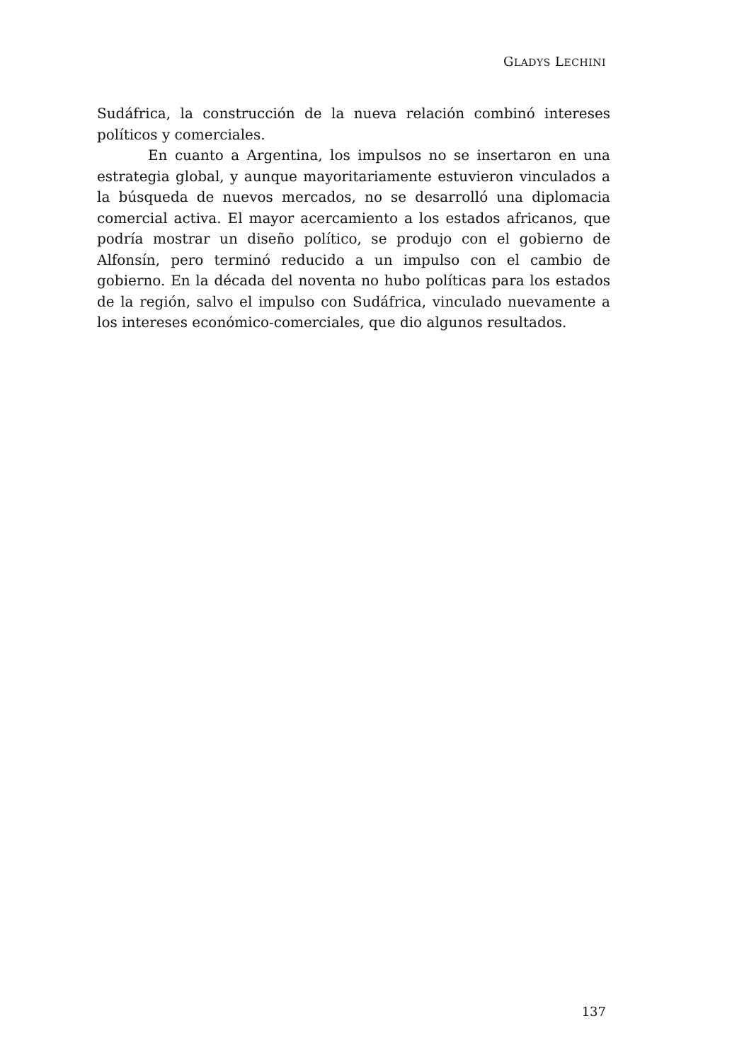GLADYS LECHINI
Sudáfrica, la construcción de la nueva relación combinó intereses políticos y comerciales.
En cuanto a Argentina, los impulsos no se insertaron en una estrategia global, y aunque mayoritariamente estuvieron vinculados a la búsqueda de nuevos mercados, no se desarrolló una diplomacia comercial activa. El mayor acercamiento a los estados africanos, que podría mostrar un diseño político, se produjo con el gobierno de Alfonsín, pero terminó reducido a un impulso con el cambio de gobierno. En la década del noventa no hubo políticas para los estados de la región, salvo el impulso con Sudáfrica, vinculado nuevamente a los intereses económico-comerciales, que dio algunos resultados.
137